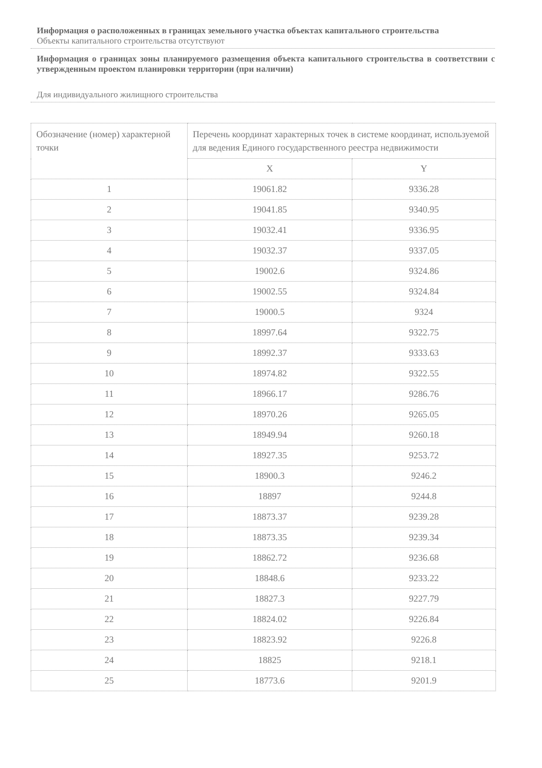Информация о расположенных в границах земельного участка объектах капитального строительства
Объекты капитального строительства отсутствуют
Информация о границах зоны планируемого размещения объекта капитального строительства в соответствии с утвержденным проектом планировки территории (при наличии)
Для индивидуального жилищного строительства
| Обозначение (номер) характерной точки | Перечень координат характерных точек в системе координат, используемой для ведения Единого государственного реестра недвижимости | |
| --- | --- | --- |
| | X | Y |
| 1 | 19061.82 | 9336.28 |
| 2 | 19041.85 | 9340.95 |
| 3 | 19032.41 | 9336.95 |
| 4 | 19032.37 | 9337.05 |
| 5 | 19002.6 | 9324.86 |
| 6 | 19002.55 | 9324.84 |
| 7 | 19000.5 | 9324 |
| 8 | 18997.64 | 9322.75 |
| 9 | 18992.37 | 9333.63 |
| 10 | 18974.82 | 9322.55 |
| 11 | 18966.17 | 9286.76 |
| 12 | 18970.26 | 9265.05 |
| 13 | 18949.94 | 9260.18 |
| 14 | 18927.35 | 9253.72 |
| 15 | 18900.3 | 9246.2 |
| 16 | 18897 | 9244.8 |
| 17 | 18873.37 | 9239.28 |
| 18 | 18873.35 | 9239.34 |
| 19 | 18862.72 | 9236.68 |
| 20 | 18848.6 | 9233.22 |
| 21 | 18827.3 | 9227.79 |
| 22 | 18824.02 | 9226.84 |
| 23 | 18823.92 | 9226.8 |
| 24 | 18825 | 9218.1 |
| 25 | 18773.6 | 9201.9 |